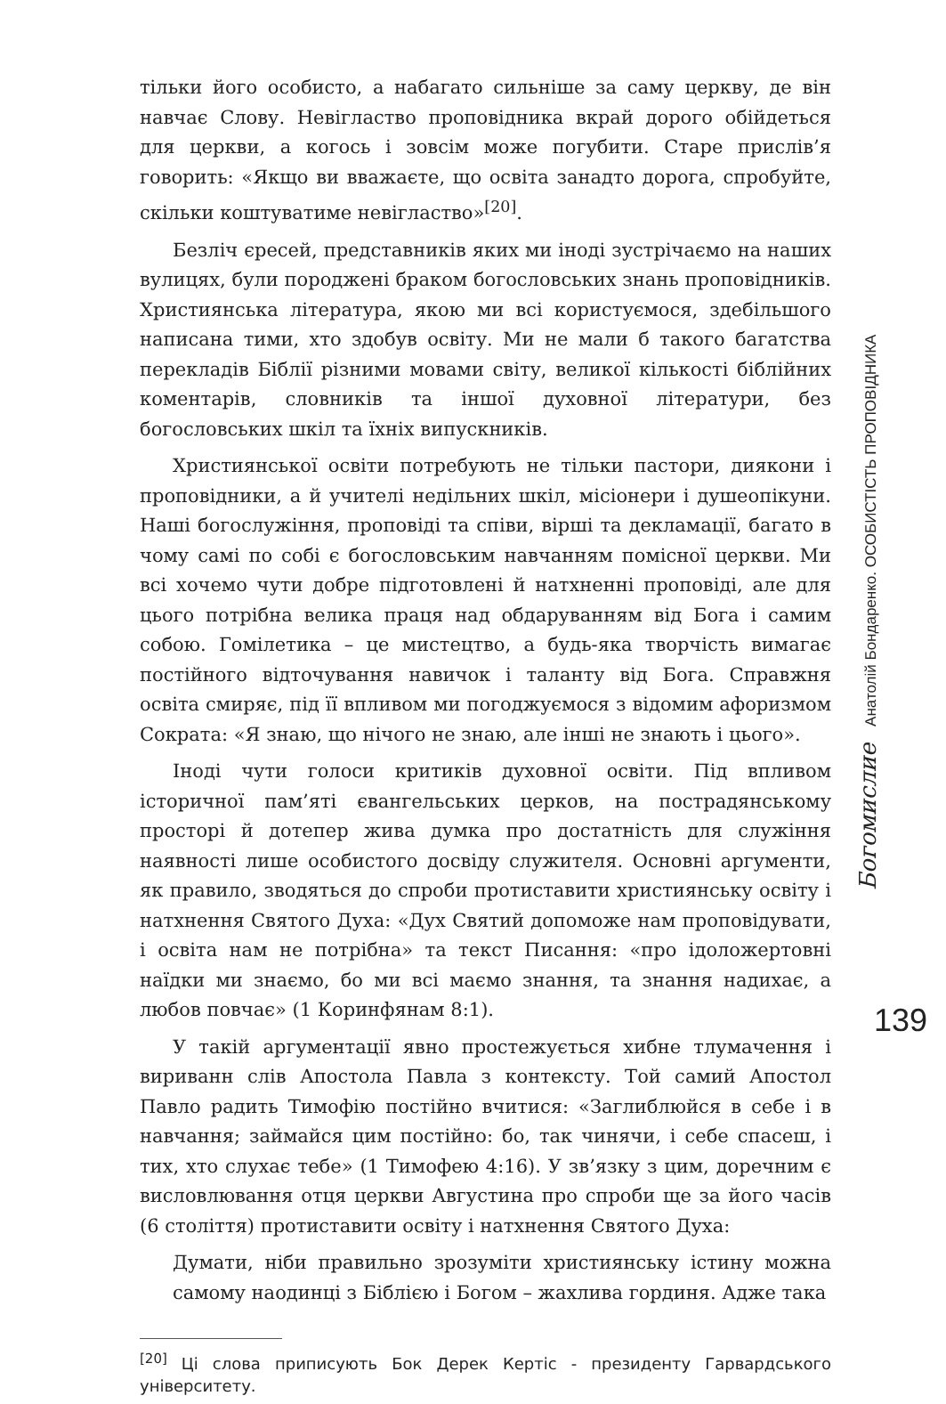тільки його особисто, а набагато сильніше за саму церкву, де він навчає Слову. Невігластво проповідника вкрай дорого обійдеться для церкви, а когось і зовсім може погубити. Старе прислів’я говорить: «Якщо ви вважаєте, що освіта занадто дорога, спробуйте, скільки коштуватиме невігластво»<sup>[20]</sup>.
Безліч єресей, представників яких ми іноді зустрічаємо на наших вулицях, були породжені браком богословських знань проповідників. Християнська література, якою ми всі користуємося, здебільшого написана тими, хто здобув освіту. Ми не мали б такого багатства перекладів Біблії різними мовами світу, великої кількості біблійних коментарів, словників та іншої духовної літератури, без богословських шкіл та їхніх випускників.
Християнської освіти потребують не тільки пастори, диякони і проповідники, а й учителі недільних шкіл, місіонери і душеопікуни. Наші богослужіння, проповіді та співи, вірші та декламації, багато в чому самі по собі є богословським навчанням помісної церкви. Ми всі хочемо чути добре підготовлені й натхненні проповіді, але для цього потрібна велика праця над обдаруванням від Бога і самим собою. Гомілетика – це мистецтво, а будь-яка творчість вимагає постійного відточування навичок і таланту від Бога. Справжня освіта смиряє, під її впливом ми погоджуємося з відомим афоризмом Сократа: «Я знаю, що нічого не знаю, але інші не знають і цього».
Іноді чути голоси критиків духовної освіти. Під впливом історичної пам’яті євангельських церков, на пострадянському просторі й дотепер жива думка про достатність для служіння наявності лише особистого досвіду служителя. Основні аргументи, як правило, зводяться до спроби протиставити християнську освіту і натхнення Святого Духа: «Дух Святий допоможе нам проповідувати, і освіта нам не потрібна» та текст Писання: «про ідоложертовні наїдки ми знаємо, бо ми всі маємо знання, та знання надихає, а любов повчає» (1 Коринфянам 8:1).
У такій аргументації явно простежується хибне тлумачення і вириванн слів Апостола Павла з контексту. Той самий Апостол Павло радить Тимофію постійно вчитися: «Заглиблюйся в себе і в навчання; займайся цим постійно: бо, так чинячи, і себе спасеш, і тих, хто слухає тебе» (1 Тимофею 4:16). У зв’язку з цим, доречним є висловлювання отця церкви Августина про спроби ще за його часів (6 століття) протиставити освіту і натхнення Святого Духа:
Думати, ніби правильно зрозуміти християнську істину можна самому наодинці з Біблією і Богом – жахлива гординя. Адже така
<sup>[20]</sup> Ці слова приписують Бок Дерек Кертіс - президенту Гарвардського університету.
Богомислие Анатолій Бондаренко. ОСОБИСТІСТЬ ПРОПОВІДНИКА
139